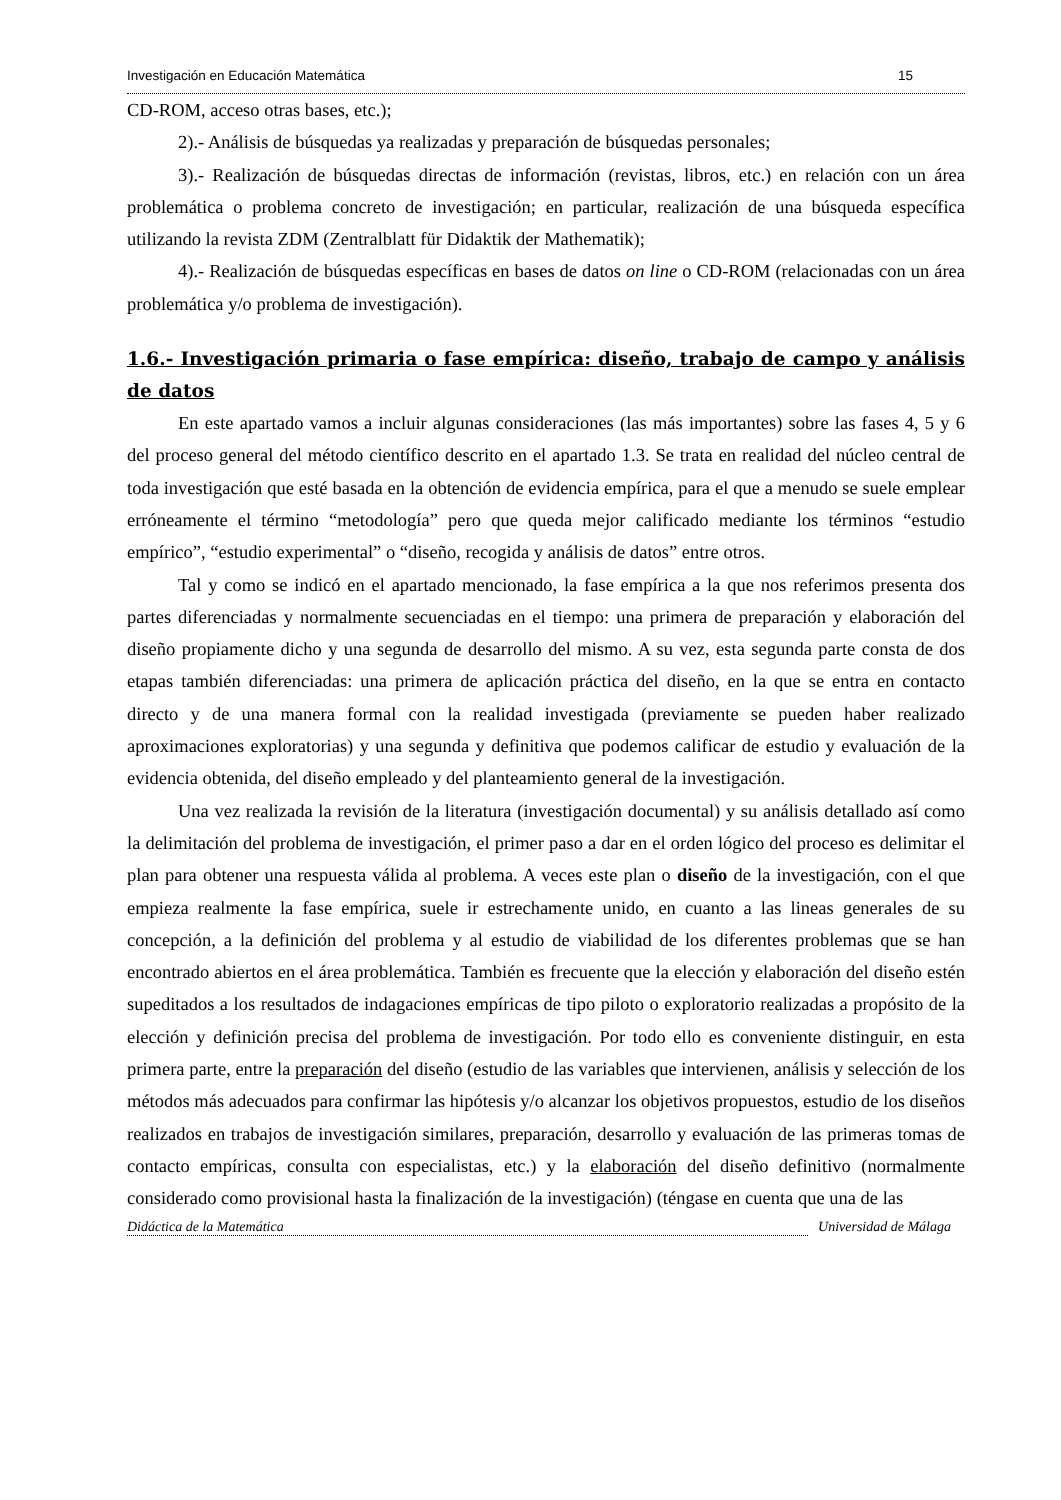Investigación en Educación Matemática 15
CD-ROM, acceso otras bases, etc.);
2).- Análisis de búsquedas ya realizadas y preparación de búsquedas personales;
3).- Realización de búsquedas directas de información (revistas, libros, etc.) en relación con un área problemática o problema concreto de investigación; en particular, realización de una búsqueda específica utilizando la revista ZDM (Zentralblatt für Didaktik der Mathematik);
4).- Realización de búsquedas específicas en bases de datos on line o CD-ROM (relacionadas con un área problemática y/o problema de investigación).
1.6.- Investigación primaria o fase empírica: diseño, trabajo de campo y análisis de datos
En este apartado vamos a incluir algunas consideraciones (las más importantes) sobre las fases 4, 5 y 6 del proceso general del método científico descrito en el apartado 1.3. Se trata en realidad del núcleo central de toda investigación que esté basada en la obtención de evidencia empírica, para el que a menudo se suele emplear erróneamente el término “metodología” pero que queda mejor calificado mediante los términos “estudio empírico”, “estudio experimental” o “diseño, recogida y análisis de datos” entre otros.
Tal y como se indicó en el apartado mencionado, la fase empírica a la que nos referimos presenta dos partes diferenciadas y normalmente secuenciadas en el tiempo: una primera de preparación y elaboración del diseño propiamente dicho y una segunda de desarrollo del mismo. A su vez, esta segunda parte consta de dos etapas también diferenciadas: una primera de aplicación práctica del diseño, en la que se entra en contacto directo y de una manera formal con la realidad investigada (previamente se pueden haber realizado aproximaciones exploratorias) y una segunda y definitiva que podemos calificar de estudio y evaluación de la evidencia obtenida, del diseño empleado y del planteamiento general de la investigación.
Una vez realizada la revisión de la literatura (investigación documental) y su análisis detallado así como la delimitación del problema de investigación, el primer paso a dar en el orden lógico del proceso es delimitar el plan para obtener una respuesta válida al problema. A veces este plan o diseño de la investigación, con el que empieza realmente la fase empírica, suele ir estrechamente unido, en cuanto a las lineas generales de su concepción, a la definición del problema y al estudio de viabilidad de los diferentes problemas que se han encontrado abiertos en el área problemática. También es frecuente que la elección y elaboración del diseño estén supeditados a los resultados de indagaciones empíricas de tipo piloto o exploratorio realizadas a propósito de la elección y definición precisa del problema de investigación. Por todo ello es conveniente distinguir, en esta primera parte, entre la preparación del diseño (estudio de las variables que intervienen, análisis y selección de los métodos más adecuados para confirmar las hipótesis y/o alcanzar los objetivos propuestos, estudio de los diseños realizados en trabajos de investigación similares, preparación, desarrollo y evaluación de las primeras tomas de contacto empíricas, consulta con especialistas, etc.) y la elaboración del diseño definitivo (normalmente considerado como provisional hasta la finalización de la investigación) (téngase en cuenta que una de las
Didáctica de la Matemática Universidad de Málaga